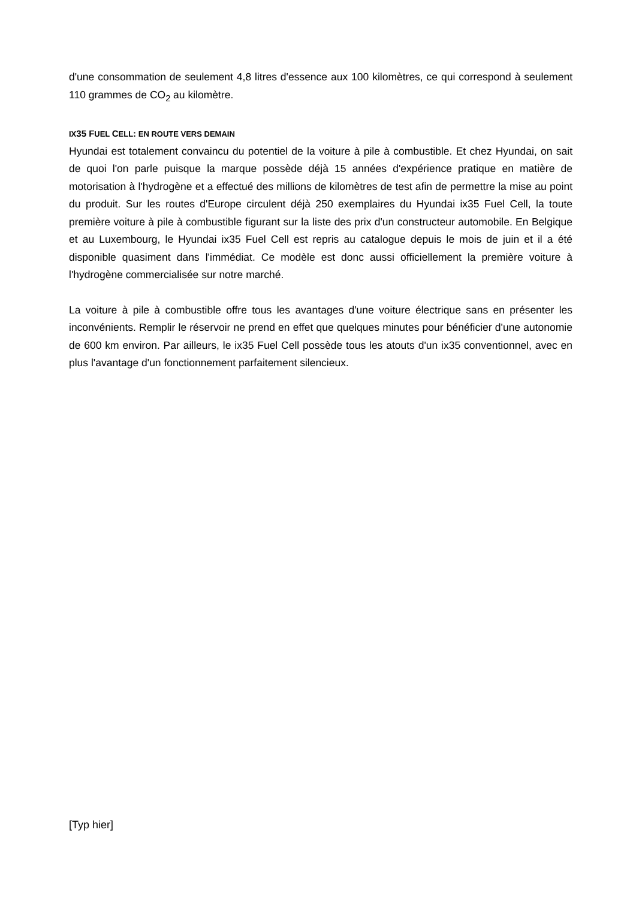d'une consommation de seulement 4,8 litres d'essence aux 100 kilomètres, ce qui correspond à seulement 110 grammes de CO<sub>2</sub> au kilomètre.
IX35 FUEL CELL: EN ROUTE VERS DEMAIN
Hyundai est totalement convaincu du potentiel de la voiture à pile à combustible. Et chez Hyundai, on sait de quoi l'on parle puisque la marque possède déjà 15 années d'expérience pratique en matière de motorisation à l'hydrogène et a effectué des millions de kilomètres de test afin de permettre la mise au point du produit. Sur les routes d'Europe circulent déjà 250 exemplaires du Hyundai ix35 Fuel Cell, la toute première voiture à pile à combustible figurant sur la liste des prix d'un constructeur automobile. En Belgique et au Luxembourg, le Hyundai ix35 Fuel Cell est repris au catalogue depuis le mois de juin et il a été disponible quasiment dans l'immédiat. Ce modèle est donc aussi officiellement la première voiture à l'hydrogène commercialisée sur notre marché.
La voiture à pile à combustible offre tous les avantages d'une voiture électrique sans en présenter les inconvénients. Remplir le réservoir ne prend en effet que quelques minutes pour bénéficier d'une autonomie de 600 km environ. Par ailleurs, le ix35 Fuel Cell possède tous les atouts d'un ix35 conventionnel, avec en plus l'avantage d'un fonctionnement parfaitement silencieux.
[Typ hier]